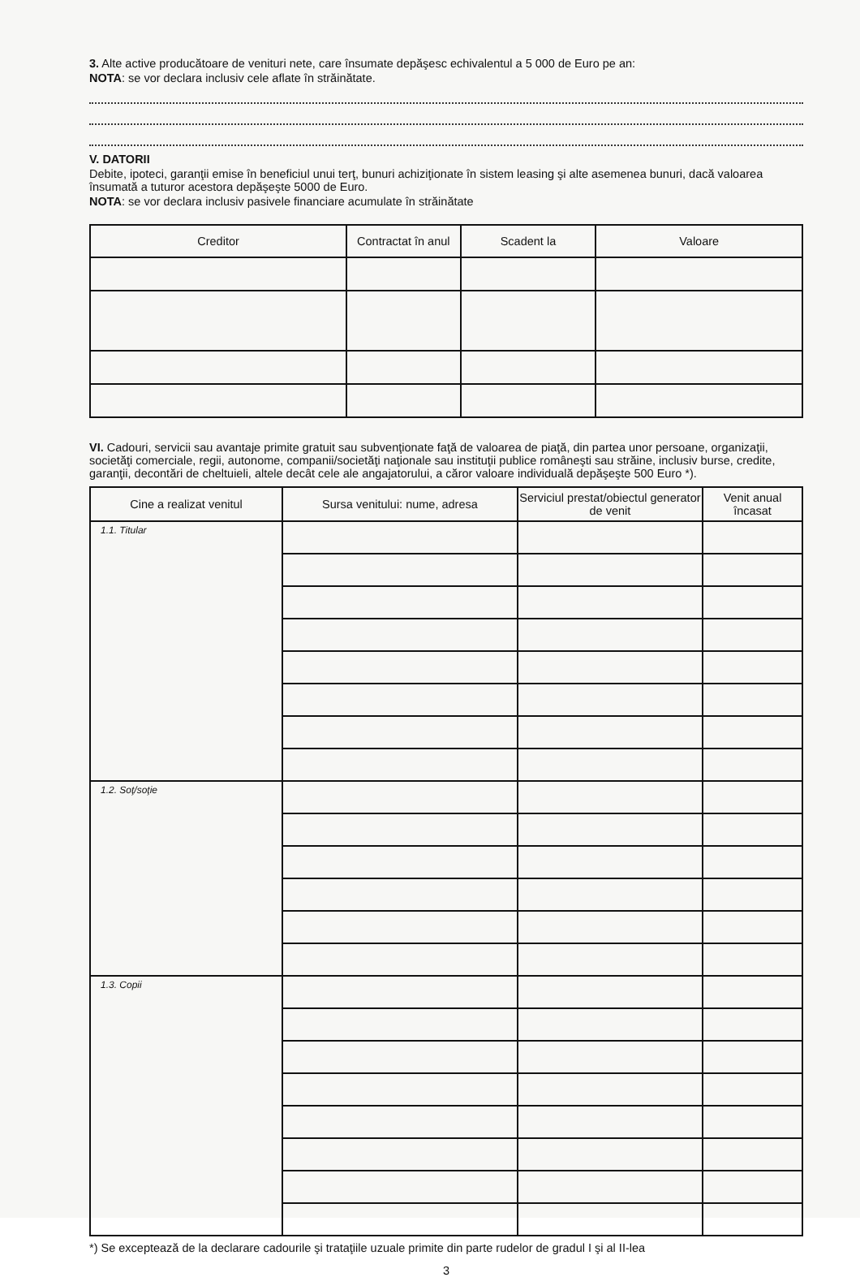3. Alte active producătoare de venituri nete, care însumate depăşesc echivalentul a 5 000 de Euro pe an:
NOTA: se vor declara inclusiv cele aflate în străinătate.
V. DATORII
Debite, ipoteci, garanţii emise în beneficiul unui terţ, bunuri achiziţionate în sistem leasing şi alte asemenea bunuri, dacă valoarea însumată a tuturor acestora depăşeşte 5000 de Euro.
NOTA: se vor declara inclusiv pasivele financiare acumulate în străinătate
| Creditor | Contractat în anul | Scadent la | Valoare |
| --- | --- | --- | --- |
VI. Cadouri, servicii sau avantaje primite gratuit sau subvenţionate faţă de valoarea de piaţă, din partea unor persoane, organizaţii, societăţi comerciale, regii, autonome, companii/societăţi naţionale sau instituţii publice româneşti sau străine, inclusiv burse, credite, garanţii, decontări de cheltuieli, altele decât cele ale angajatorului, a căror valoare individuală depăşeşte 500 Euro *).
| Cine a realizat venitul | Sursa venitului: nume, adresa | Serviciul prestat/obiectul generator de venit | Venit anual încasat |
| --- | --- | --- | --- |
| 1.1. Titular | | | |
| 1.2. Soţ/soţie | | | |
| 1.3. Copii | | | |
*) Se exceptează de la declarare cadourile şi trataţiile uzuale primite din parte rudelor de gradul I şi al II-lea
3